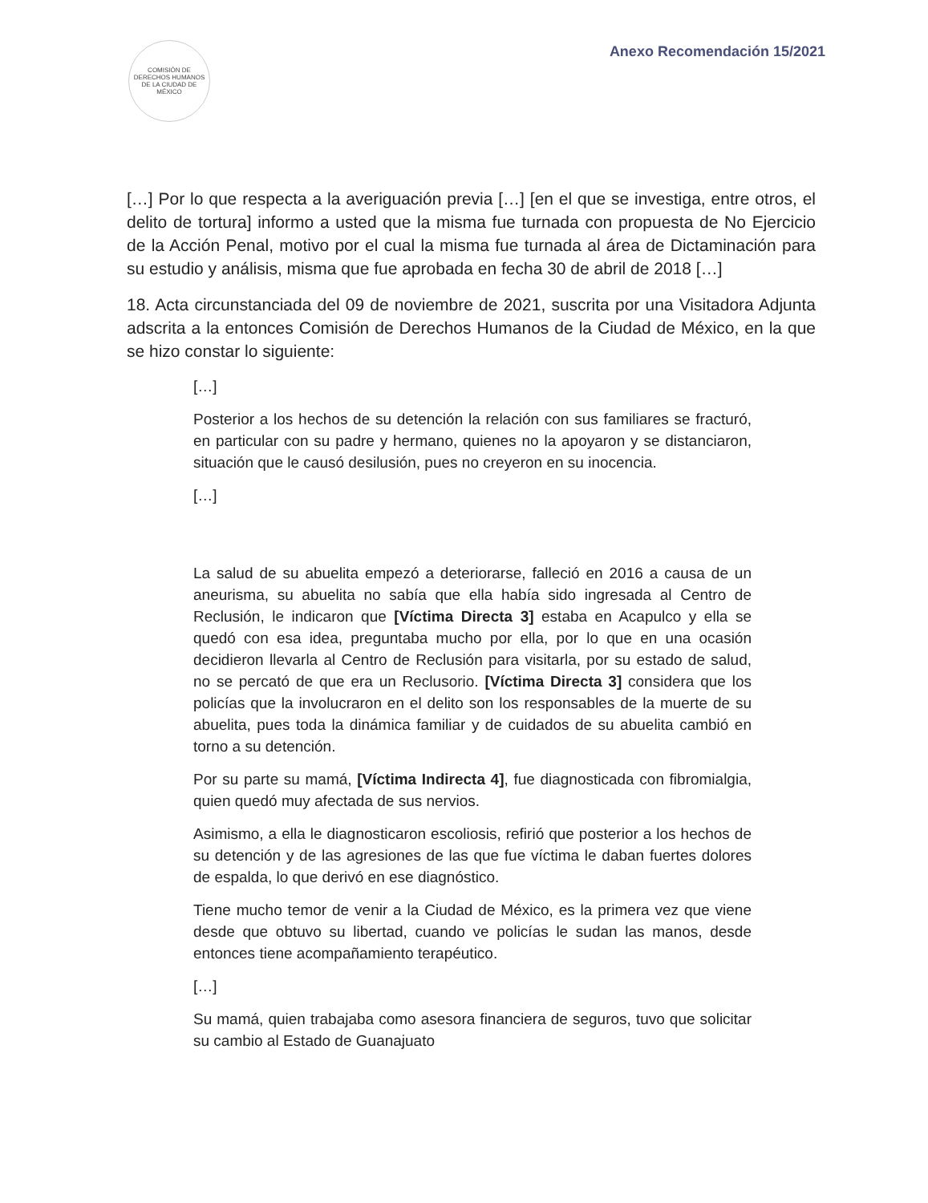COMISIÓN DE DERECHOS HUMANOS DE LA CIUDAD DE MÉXICO
Anexo Recomendación 15/2021
[…] Por lo que respecta a la averiguación previa […] [en el que se investiga, entre otros, el delito de tortura] informo a usted que la misma fue turnada con propuesta de No Ejercicio de la Acción Penal, motivo por el cual la misma fue turnada al área de Dictaminación para su estudio y análisis, misma que fue aprobada en fecha 30 de abril de 2018 […]
18. Acta circunstanciada del 09 de noviembre de 2021, suscrita por una Visitadora Adjunta adscrita a la entonces Comisión de Derechos Humanos de la Ciudad de México, en la que se hizo constar lo siguiente:
[…]
Posterior a los hechos de su detención la relación con sus familiares se fracturó, en particular con su padre y hermano, quienes no la apoyaron y se distanciaron, situación que le causó desilusión, pues no creyeron en su inocencia.
[…]
La salud de su abuelita empezó a deteriorarse, falleció en 2016 a causa de un aneurisma, su abuelita no sabía que ella había sido ingresada al Centro de Reclusión, le indicaron que [Víctima Directa 3] estaba en Acapulco y ella se quedó con esa idea, preguntaba mucho por ella, por lo que en una ocasión decidieron llevarla al Centro de Reclusión para visitarla, por su estado de salud, no se percató de que era un Reclusorio. [Víctima Directa 3] considera que los policías que la involucraron en el delito son los responsables de la muerte de su abuelita, pues toda la dinámica familiar y de cuidados de su abuelita cambió en torno a su detención.
Por su parte su mamá, [Víctima Indirecta 4], fue diagnosticada con fibromialgia, quien quedó muy afectada de sus nervios.
Asimismo, a ella le diagnosticaron escoliosis, refirió que posterior a los hechos de su detención y de las agresiones de las que fue víctima le daban fuertes dolores de espalda, lo que derivó en ese diagnóstico.
Tiene mucho temor de venir a la Ciudad de México, es la primera vez que viene desde que obtuvo su libertad, cuando ve policías le sudan las manos, desde entonces tiene acompañamiento terapéutico.
[…]
Su mamá, quien trabajaba como asesora financiera de seguros, tuvo que solicitar su cambio al Estado de Guanajuato